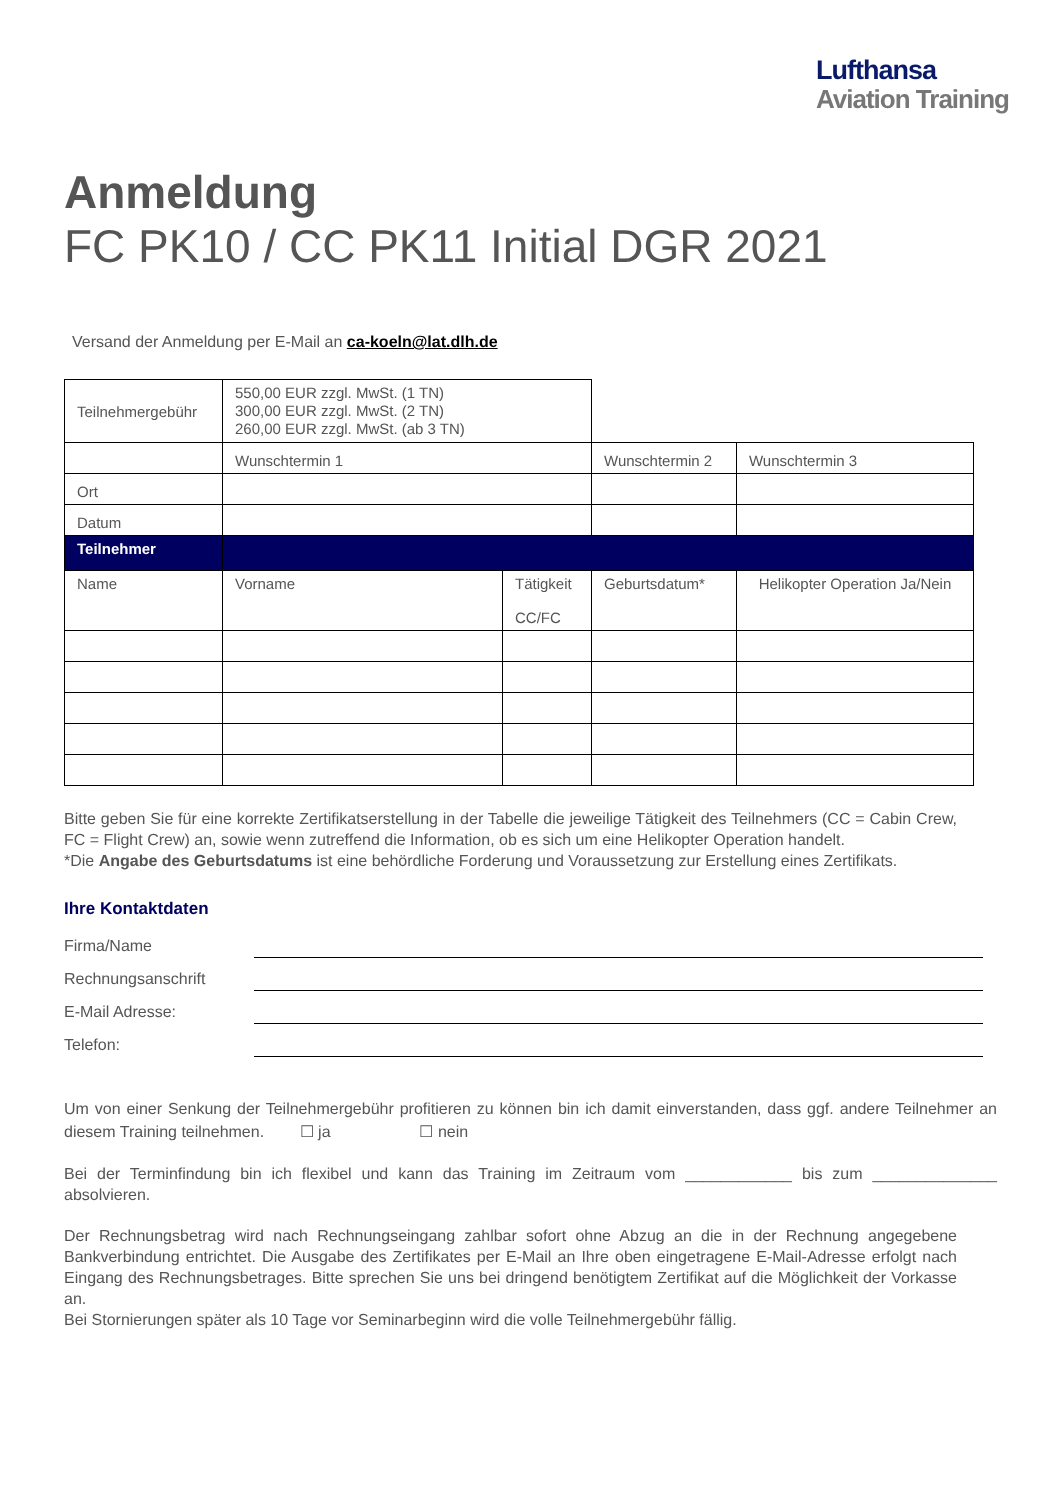Lufthansa
Aviation Training
Anmeldung
FC PK10 / CC PK11 Initial DGR 2021
Versand der Anmeldung per E-Mail an ca-koeln@lat.dlh.de
| Teilnehmergebühr | 550,00 EUR zzgl. MwSt. (1 TN) 300,00 EUR zzgl. MwSt. (2 TN) 260,00 EUR zzgl. MwSt. (ab 3 TN) | | | |
| | Wunschtermin 1 | | Wunschtermin 2 | Wunschtermin 3 |
| Ort | | | | |
| Datum | | | | |
| Teilnehmer | | | | |
| Name | Vorname | Tätigkeit CC/FC | Geburtsdatum* | Helikopter Operation Ja/Nein |
Bitte geben Sie für eine korrekte Zertifikatserstellung in der Tabelle die jeweilige Tätigkeit des Teilnehmers (CC = Cabin Crew, FC = Flight Crew) an, sowie wenn zutreffend die Information, ob es sich um eine Helikopter Operation handelt.
*Die Angabe des Geburtsdatums ist eine behördliche Forderung und Voraussetzung zur Erstellung eines Zertifikats.
Ihre Kontaktdaten
Firma/Name
Rechnungsanschrift
E-Mail Adresse:
Telefon:
Um von einer Senkung der Teilnehmergebühr profitieren zu können bin ich damit einverstanden, dass ggf. andere Teilnehmer an diesem Training teilnehmen. ☐ ja ☐ nein
Bei der Terminfindung bin ich flexibel und kann das Training im Zeitraum vom ____________ bis zum ______________ absolvieren.
Der Rechnungsbetrag wird nach Rechnungseingang zahlbar sofort ohne Abzug an die in der Rechnung angegebene Bankverbindung entrichtet. Die Ausgabe des Zertifikates per E-Mail an Ihre oben eingetragene E-Mail-Adresse erfolgt nach Eingang des Rechnungsbetrages. Bitte sprechen Sie uns bei dringend benötigtem Zertifikat auf die Möglichkeit der Vorkasse an.
Bei Stornierungen später als 10 Tage vor Seminarbeginn wird die volle Teilnehmergebühr fällig.